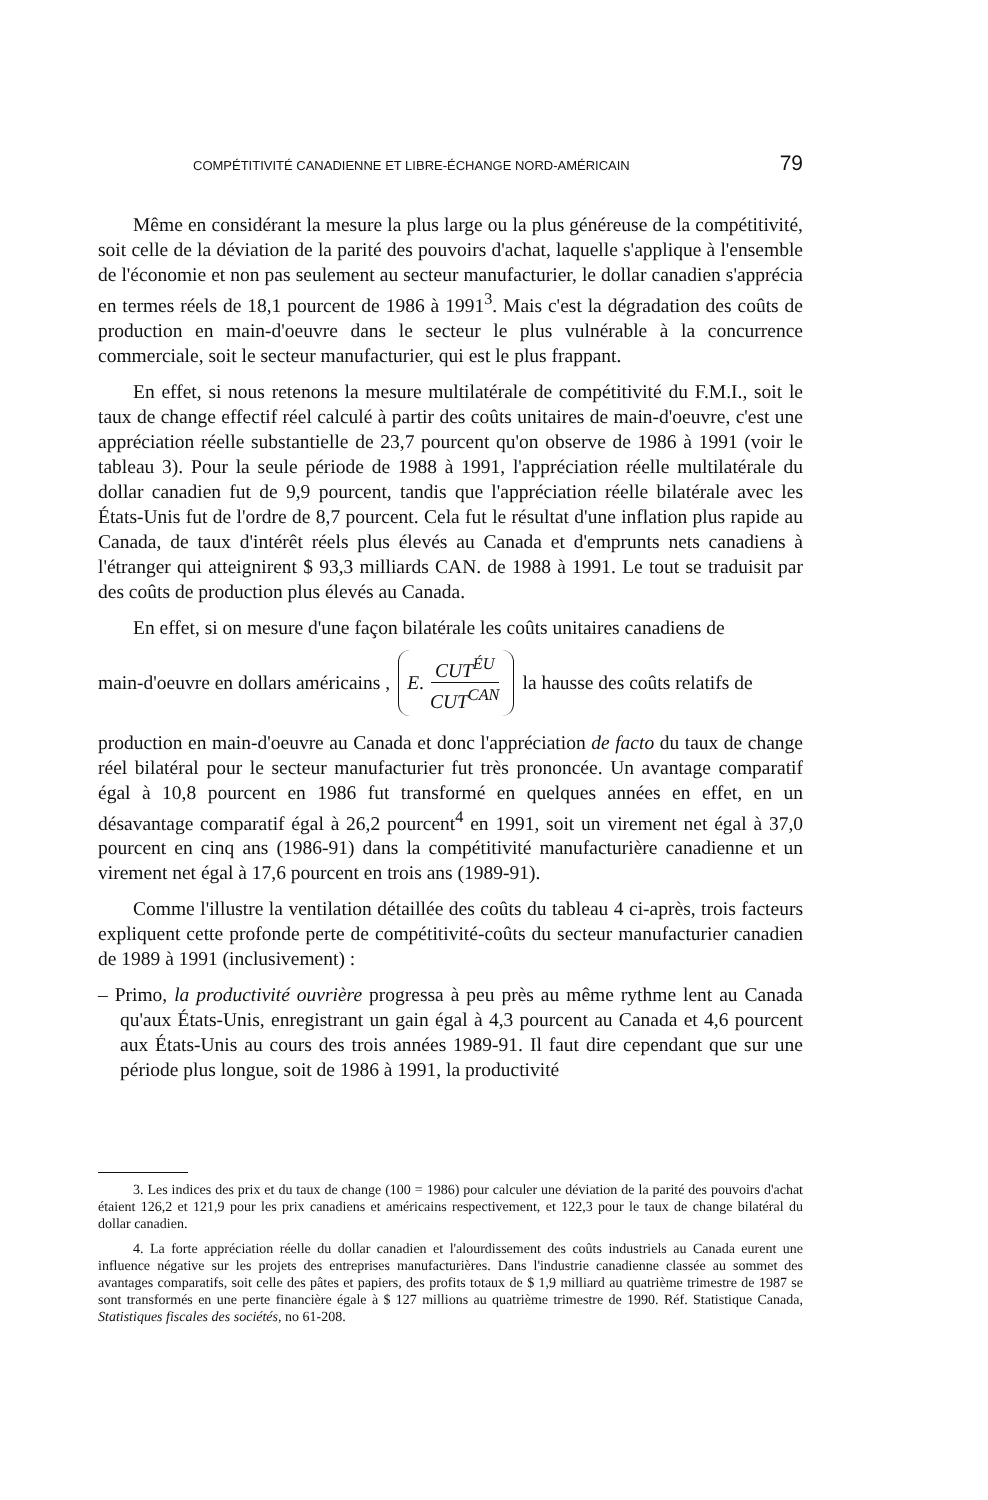COMPÉTITIVITÉ CANADIENNE ET LIBRE-ÉCHANGE NORD-AMÉRICAIN 79
Même en considérant la mesure la plus large ou la plus généreuse de la compétitivité, soit celle de la déviation de la parité des pouvoirs d'achat, laquelle s'applique à l'ensemble de l'économie et non pas seulement au secteur manufacturier, le dollar canadien s'apprécia en termes réels de 18,1 pourcent de 1986 à 1991<sup>3</sup>. Mais c'est la dégradation des coûts de production en main-d'oeuvre dans le secteur le plus vulnérable à la concurrence commerciale, soit le secteur manufacturier, qui est le plus frappant.
En effet, si nous retenons la mesure multilatérale de compétitivité du F.M.I., soit le taux de change effectif réel calculé à partir des coûts unitaires de main-d'oeuvre, c'est une appréciation réelle substantielle de 23,7 pourcent qu'on observe de 1986 à 1991 (voir le tableau 3). Pour la seule période de 1988 à 1991, l'appréciation réelle multilatérale du dollar canadien fut de 9,9 pourcent, tandis que l'appréciation réelle bilatérale avec les États-Unis fut de l'ordre de 8,7 pourcent. Cela fut le résultat d'une inflation plus rapide au Canada, de taux d'intérêt réels plus élevés au Canada et d'emprunts nets canadiens à l'étranger qui atteignirent $ 93,3 milliards CAN. de 1988 à 1991. Le tout se traduisit par des coûts de production plus élevés au Canada.
En effet, si on mesure d'une façon bilatérale les coûts unitaires canadiens de
main-d'oeuvre en dollars américains , E. CUT<sup>ÉU</sup> CUT<sup>CAN</sup> la hausse des coûts relatifs de
production en main-d'oeuvre au Canada et donc l'appréciation de facto du taux de change réel bilatéral pour le secteur manufacturier fut très prononcée. Un avantage comparatif égal à 10,8 pourcent en 1986 fut transformé en quelques années en effet, en un désavantage comparatif égal à 26,2 pourcent<sup>4</sup> en 1991, soit un virement net égal à 37,0 pourcent en cinq ans (1986-91) dans la compétitivité manufacturière canadienne et un virement net égal à 17,6 pourcent en trois ans (1989-91).
Comme l'illustre la ventilation détaillée des coûts du tableau 4 ci-après, trois facteurs expliquent cette profonde perte de compétitivité-coûts du secteur manufacturier canadien de 1989 à 1991 (inclusivement) :
– Primo, la productivité ouvrière progressa à peu près au même rythme lent au Canada qu'aux États-Unis, enregistrant un gain égal à 4,3 pourcent au Canada et 4,6 pourcent aux États-Unis au cours des trois années 1989-91. Il faut dire cependant que sur une période plus longue, soit de 1986 à 1991, la productivité
3. Les indices des prix et du taux de change (100 = 1986) pour calculer une déviation de la parité des pouvoirs d'achat étaient 126,2 et 121,9 pour les prix canadiens et américains respectivement, et 122,3 pour le taux de change bilatéral du dollar canadien.
4. La forte appréciation réelle du dollar canadien et l'alourdissement des coûts industriels au Canada eurent une influence négative sur les projets des entreprises manufacturières. Dans l'industrie canadienne classée au sommet des avantages comparatifs, soit celle des pâtes et papiers, des profits totaux de $ 1,9 milliard au quatrième trimestre de 1987 se sont transformés en une perte financière égale à $ 127 millions au quatrième trimestre de 1990. Réf. Statistique Canada, Statistiques fiscales des sociétés, no 61-208.